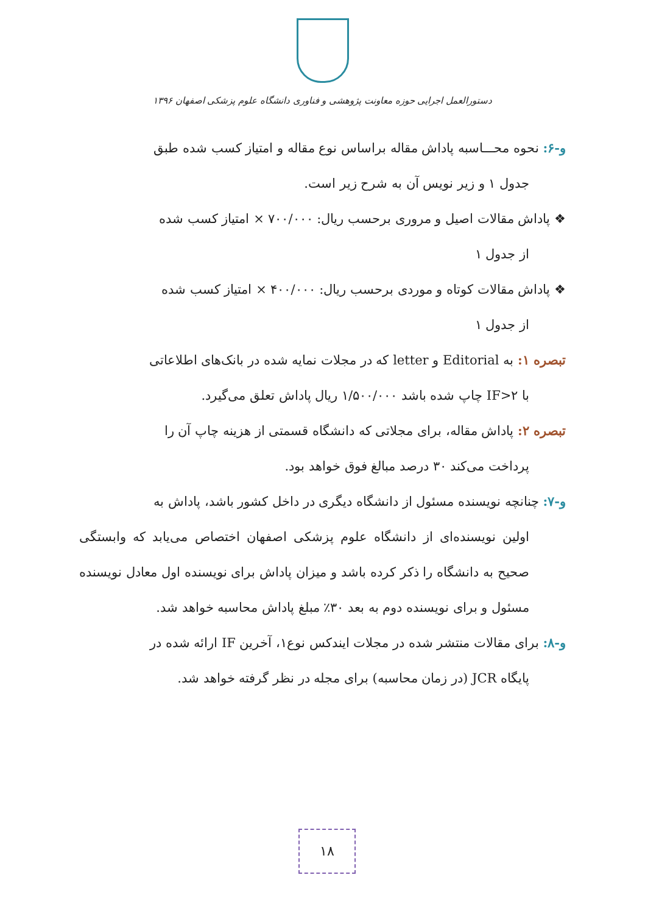دستورالعمل اجرایی حوزه معاونت پژوهشی و فناوری دانشگاه علوم پزشکی اصفهان ۱۳۹۶
و-۶: نحوه محـــاسبه پاداش مقاله براساس نوع مقاله و امتیاز کسب شده طبق
جدول ۱ و زیر نویس آن به شرح زیر است.
❖ پاداش مقالات اصیل و مروری برحسب ریال: ۷۰۰/۰۰۰ × امتیاز کسب شده
از جدول ۱
❖ پاداش مقالات کوتاه و موردی برحسب ریال: ۴۰۰/۰۰۰ × امتیاز کسب شده
از جدول ۱
تبصره ۱: به Editorial و letter که در مجلات نمایه شده در بانک‌های اطلاعاتی
با IF>۲ چاپ شده باشد ۱/۵۰۰/۰۰۰ ریال پاداش تعلق می‌گیرد.
تبصره ۲: پاداش مقاله، برای مجلاتی که دانشگاه قسمتی از هزینه چاپ آن را
پرداخت می‌کند ۳۰ درصد مبالغ فوق خواهد بود.
و-۷: چنانچه نویسنده مسئول از دانشگاه دیگری در داخل کشور باشد، پاداش به
اولین نویسنده‌ای از دانشگاه علوم پزشکی اصفهان اختصاص می‌یابد که وابستگی صحیح به دانشگاه را ذکر کرده باشد و میزان پاداش برای نویسنده اول معادل نویسنده مسئول و برای نویسنده دوم به بعد ۳۰٪ مبلغ پاداش محاسبه خواهد شد.
و-۸: برای مقالات منتشر شده در مجلات ایندکس نوع۱، آخرین IF ارائه شده در
پایگاه JCR (در زمان محاسبه) برای مجله در نظر گرفته خواهد شد.
۱۸